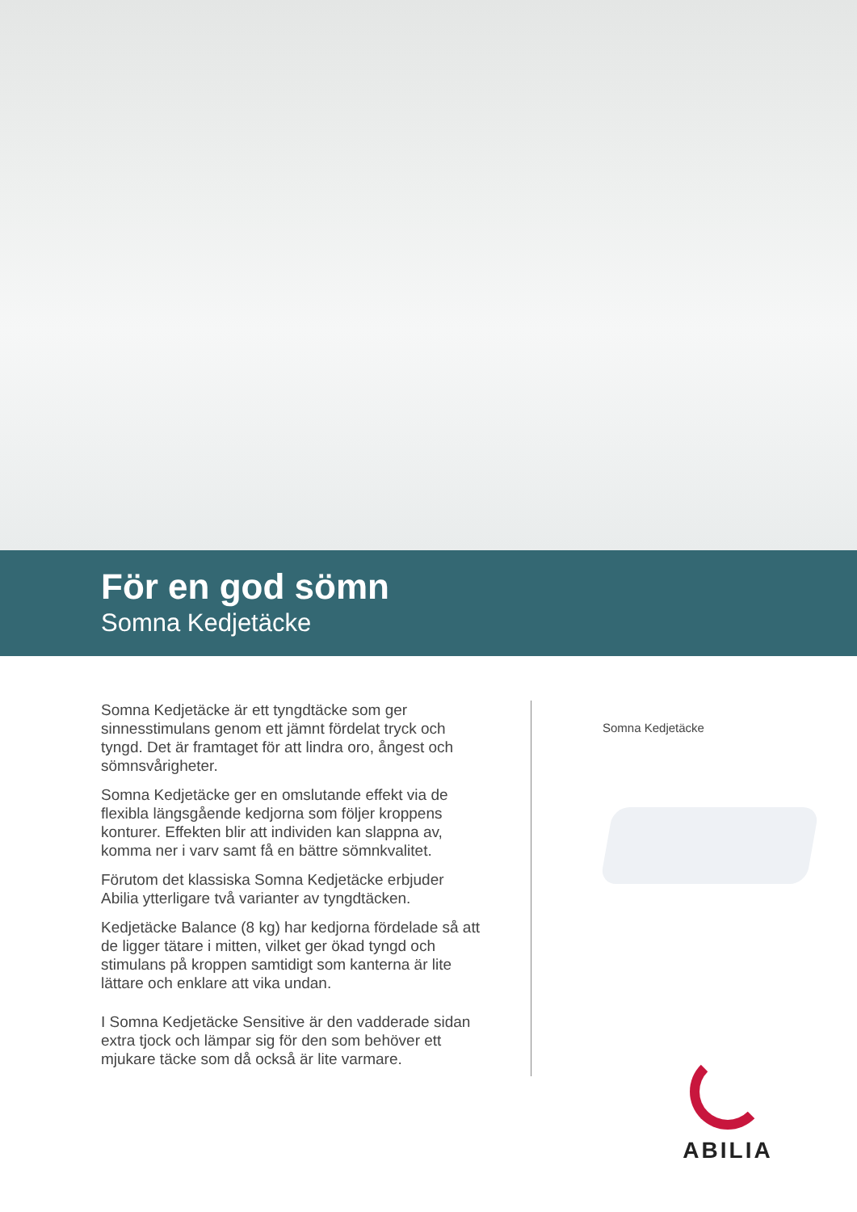För en god sömn
Somna Kedjetäcke
Somna Kedjetäcke är ett tyngdtäcke som ger sinnesstimulans genom ett jämnt fördelat tryck och tyngd. Det är framtaget för att lindra oro, ångest och sömnsvårigheter.
Somna Kedjetäcke ger en omslutande effekt via de flexibla längsgående kedjorna som följer kroppens konturer. Effekten blir att individen kan slappna av, komma ner i varv samt få en bättre sömnkvalitet.
Förutom det klassiska Somna Kedjetäcke erbjuder Abilia ytterligare två varianter av tyngdtäcken.
Kedjetäcke Balance (8 kg) har kedjorna fördelade så att de ligger tätare i mitten, vilket ger ökad tyngd och stimulans på kroppen samtidigt som kanterna är lite lättare och enklare att vika undan.
I Somna Kedjetäcke Sensitive är den vadderade sidan extra tjock och lämpar sig för den som behöver ett mjukare täcke som då också är lite varmare.
Somna Kedjetäcke
ABILIA